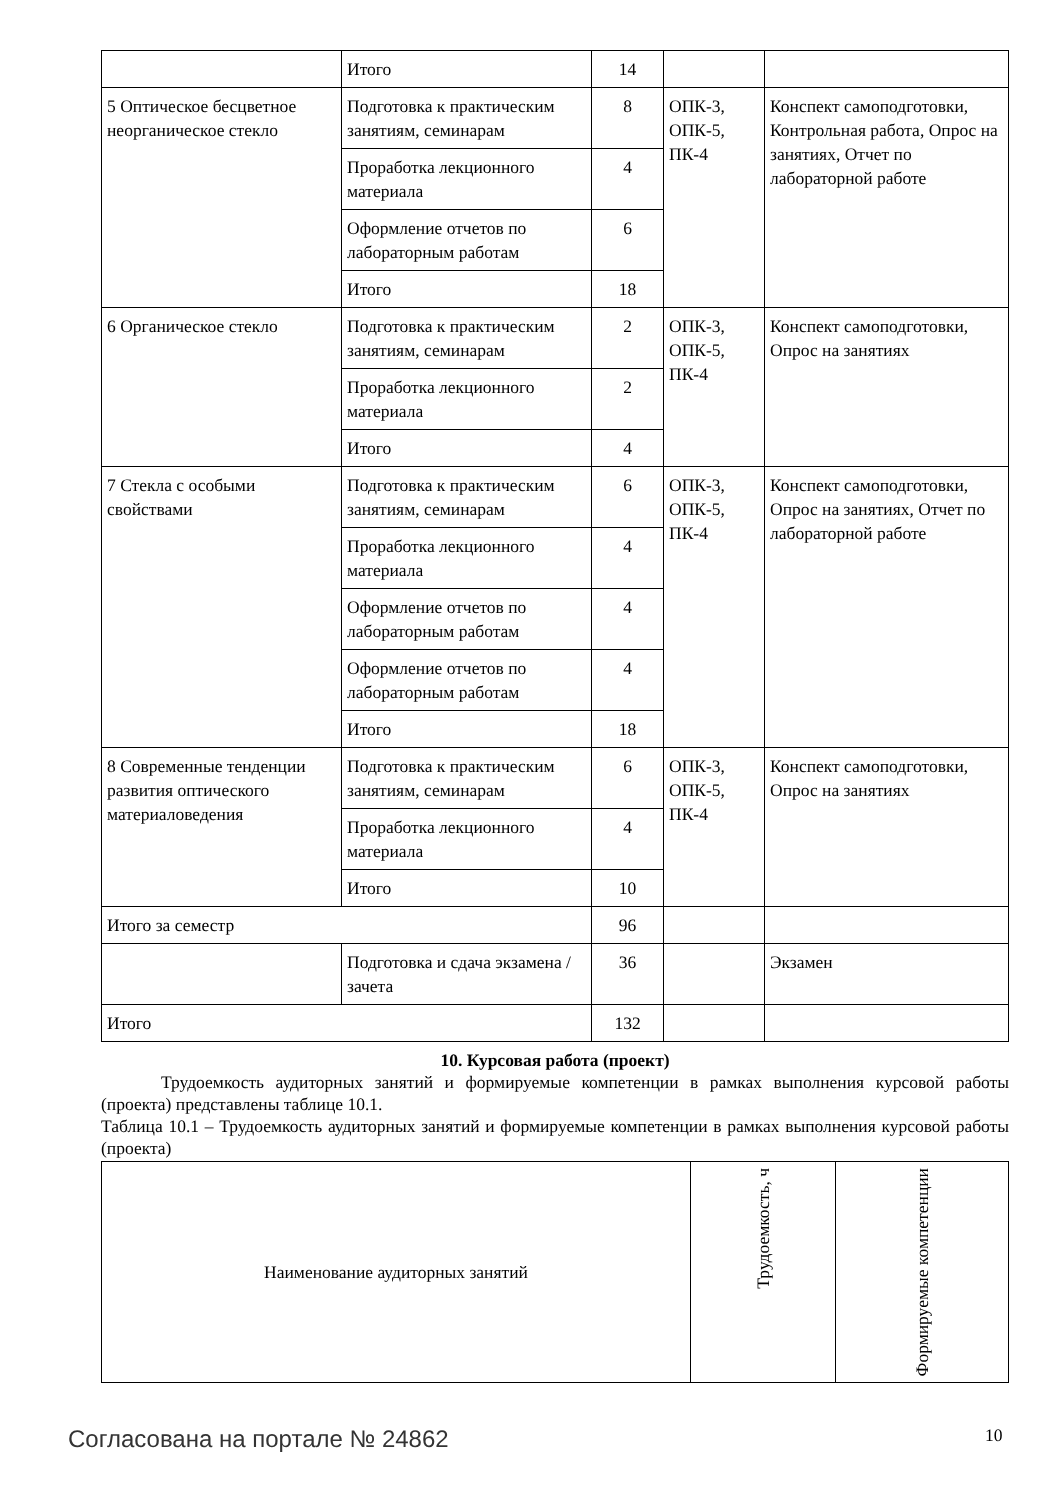| | Итого | 14 | | |
| 5 Оптическое бесцветное неорганическое стекло | Подготовка к практическим занятиям, семинарам | 8 | ОПК-3, ОПК-5, ПК-4 | Конспект самоподготовки, Контрольная работа, Опрос на занятиях, Отчет по лабораторной работе |
| | Проработка лекционного материала | 4 | | |
| | Оформление отчетов по лабораторным работам | 6 | | |
| | Итого | 18 | | |
| 6 Органическое стекло | Подготовка к практическим занятиям, семинарам | 2 | ОПК-3, ОПК-5, ПК-4 | Конспект самоподготовки, Опрос на занятиях |
| | Проработка лекционного материала | 2 | | |
| | Итого | 4 | | |
| 7 Стекла с особыми свойствами | Подготовка к практическим занятиям, семинарам | 6 | ОПК-3, ОПК-5, ПК-4 | Конспект самоподготовки, Опрос на занятиях, Отчет по лабораторной работе |
| | Проработка лекционного материала | 4 | | |
| | Оформление отчетов по лабораторным работам | 4 | | |
| | Оформление отчетов по лабораторным работам | 4 | | |
| | Итого | 18 | | |
| 8 Современные тенденции развития оптического материаловедения | Подготовка к практическим занятиям, семинарам | 6 | ОПК-3, ОПК-5, ПК-4 | Конспект самоподготовки, Опрос на занятиях |
| | Проработка лекционного материала | 4 | | |
| | Итого | 10 | | |
| Итого за семестр | | 96 | | |
| | Подготовка и сдача экзамена / зачета | 36 | | Экзамен |
| Итого | | 132 | | |
10. Курсовая работа (проект)
Трудоемкость аудиторных занятий и формируемые компетенции в рамках выполнения курсовой работы (проекта) представлены таблице 10.1.
Таблица 10.1 – Трудоемкость аудиторных занятий и формируемые компетенции в рамках выполнения курсовой работы (проекта)
| Наименование аудиторных занятий | Трудоемкость, ч | Формируемые компетенции |
| --- | --- | --- |
Согласована на портале № 24862 10